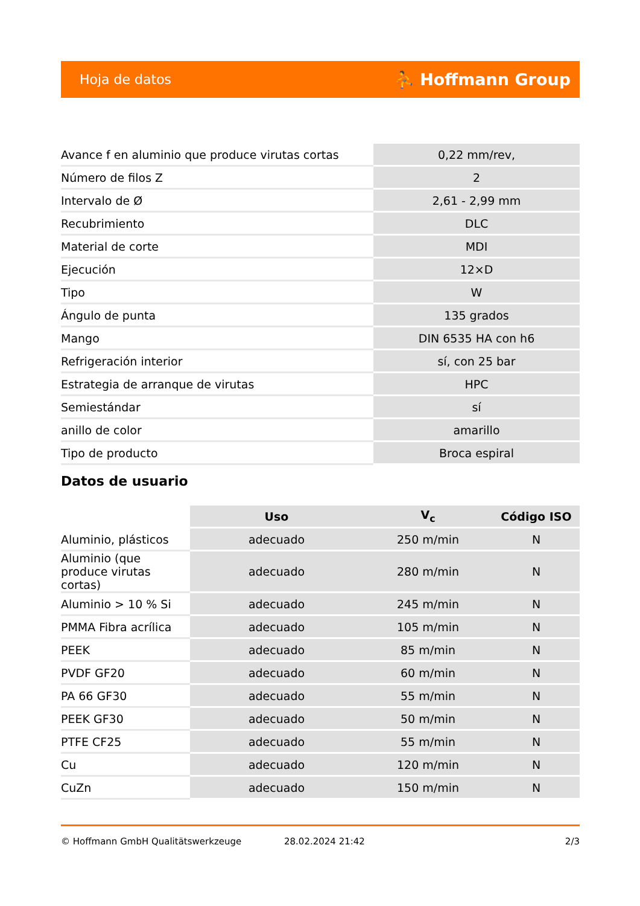Hoja de datos ⛹ Hoffmann Group
| Avance f en aluminio que produce virutas cortas | 0,22 mm/rev, |
| Número de filos Z | 2 |
| Intervalo de Ø | 2,61 - 2,99 mm |
| Recubrimiento | DLC |
| Material de corte | MDI |
| Ejecución | 12×D |
| Tipo | W |
| Ángulo de punta | 135 grados |
| Mango | DIN 6535 HA con h6 |
| Refrigeración interior | sí, con 25 bar |
| Estrategia de arranque de virutas | HPC |
| Semiestándar | sí |
| anillo de color | amarillo |
| Tipo de producto | Broca espiral |
Datos de usuario
| | Uso | V<sub>c</sub> | Código ISO |
| --- | --- | --- | --- |
| Aluminio, plásticos | adecuado | 250 m/min | N |
| Aluminio (que produce virutas cortas) | adecuado | 280 m/min | N |
| Aluminio > 10 % Si | adecuado | 245 m/min | N |
| PMMA Fibra acrílica | adecuado | 105 m/min | N |
| PEEK | adecuado | 85 m/min | N |
| PVDF GF20 | adecuado | 60 m/min | N |
| PA 66 GF30 | adecuado | 55 m/min | N |
| PEEK GF30 | adecuado | 50 m/min | N |
| PTFE CF25 | adecuado | 55 m/min | N |
| Cu | adecuado | 120 m/min | N |
| CuZn | adecuado | 150 m/min | N |
© Hoffmann GmbH Qualitätswerkzeuge 28.02.2024 21:42 2/3